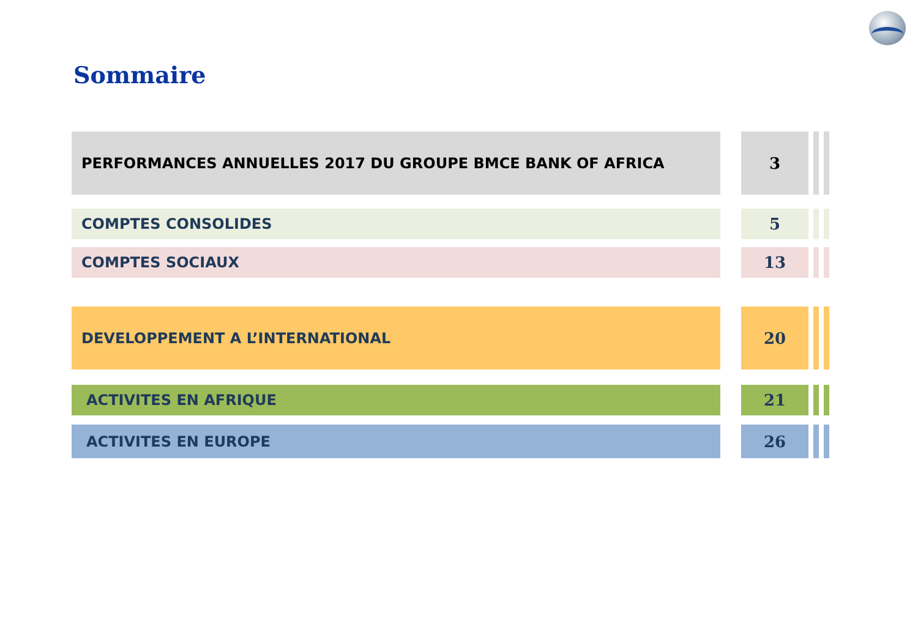Sommaire
PERFORMANCES ANNUELLES 2017 DU GROUPE BMCE BANK OF AFRICA 3
COMPTES CONSOLIDES 5
COMPTES SOCIAUX 13
DEVELOPPEMENT A L’INTERNATIONAL 20
ACTIVITES EN AFRIQUE 21
ACTIVITES EN EUROPE 26